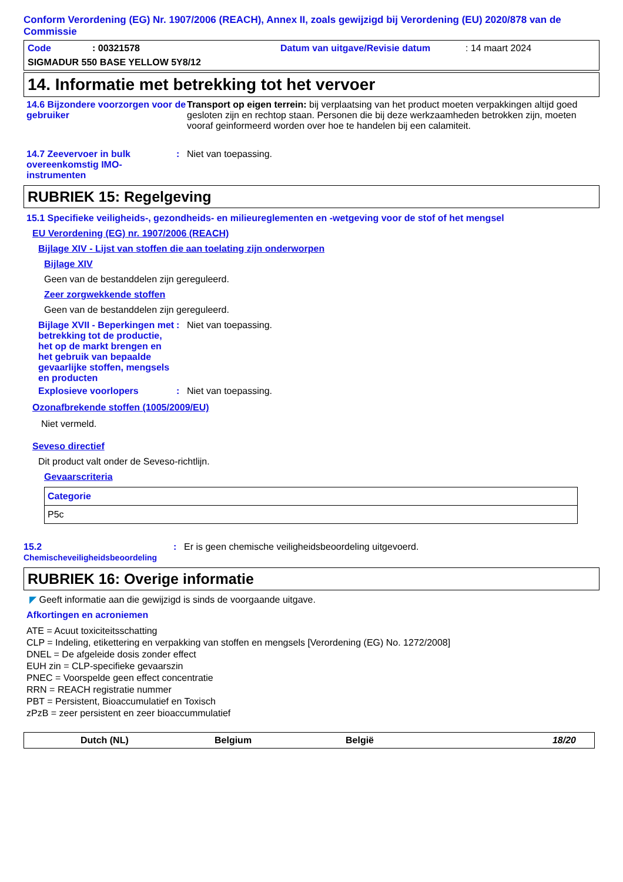Conform Verordening (EG) Nr. 1907/2006 (REACH), Annex II, zoals gewijzigd bij Verordening (EU) 2020/878 van de Commissie
Code: 00321578 Datum van uitgave/Revisie datum: 14 maart 2024
SIGMADUR 550 BASE YELLOW 5Y8/12
14. Informatie met betrekking tot het vervoer
14.6 Bijzondere voorzorgen voor de gebruiker
Transport op eigen terrein: bij verplaatsing van het product moeten verpakkingen altijd goed gesloten zijn en rechtop staan. Personen die bij deze werkzaamheden betrokken zijn, moeten vooraf geinformeerd worden over hoe te handelen bij een calamiteit.
14.7 Zeevervoer in bulk overeenkomstig IMO-instrumenten
: Niet van toepassing.
RUBRIEK 15: Regelgeving
15.1 Specifieke veiligheids-, gezondheids- en milieureglementen en -wetgeving voor de stof of het mengsel
EU Verordening (EG) nr. 1907/2006 (REACH)
Bijlage XIV - Lijst van stoffen die aan toelating zijn onderworpen
Bijlage XIV
Geen van de bestanddelen zijn gereguleerd.
Zeer zorgwekkende stoffen
Geen van de bestanddelen zijn gereguleerd.
Bijlage XVII - Beperkingen met betrekking tot de productie, het op de markt brengen en het gebruik van bepaalde gevaarlijke stoffen, mengsels en producten
: Niet van toepassing.
Explosieve voorlopers : Niet van toepassing.
Ozonafbrekende stoffen (1005/2009/EU)
Niet vermeld.
Seveso directief
Dit product valt onder de Seveso-richtlijn.
Gevaarscriteria
| Categorie |
| P5c |
15.2 Chemischeveiligheidsbeoordeling
: Er is geen chemische veiligheidsbeoordeling uitgevoerd.
RUBRIEK 16: Overige informatie
◤ Geeft informatie aan die gewijzigd is sinds de voorgaande uitgave.
Afkortingen en acroniemen
ATE = Acuut toxiciteitsschatting
CLP = Indeling, etikettering en verpakking van stoffen en mengsels [Verordening (EG) No. 1272/2008]
DNEL = De afgeleide dosis zonder effect
EUH zin = CLP-specifieke gevaarszin
PNEC = Voorspelde geen effect concentratie
RRN = REACH registratie nummer
PBT = Persistent, Bioaccumulatief en Toxisch
zPzB = zeer persistent en zeer bioaccummulatief
Dutch (NL) Belgium België 18/20